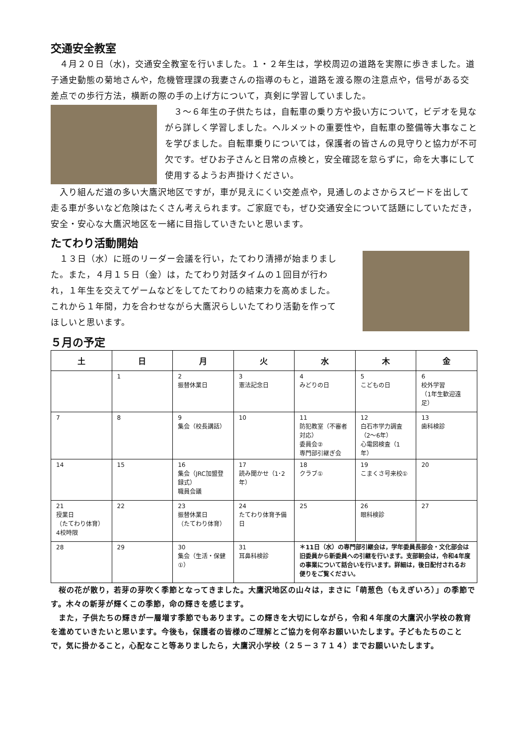交通安全教室
　４月２０日（水)，交通安全教室を行いました。１・２年生は，学校周辺の道路を実際に歩きました。道子通史動態の菊地さんや，危機管理課の我妻さんの指導のもと，道路を渡る際の注意点や，信号がある交差点での歩行方法，横断の際の手の上げ方について，真剣に学習していました。
　３～６年生の子供たちは，自転車の乗り方や扱い方について，ビデオを見ながら詳しく学習しました。ヘルメットの重要性や，自転車の整備等大事なことを学びました。自転車乗りについては，保護者の皆さんの見守りと協力が不可欠です。ぜひお子さんと日常の点検と，安全確認を怠らずに，命を大事にして使用するようお声掛けください。
　入り組んだ道の多い大鷹沢地区ですが，車が見えにくい交差点や，見通しのよさからスピードを出して走る車が多いなど危険はたくさん考えられます。ご家庭でも，ぜひ交通安全について話題にしていただき，安全・安心な大鷹沢地区を一緒に目指していきたいと思います。
たてわり活動開始
　１３日（水）に班のリーダー会議を行い，たてわり清掃が始まりました。また，４月１５日（金）は，たてわり対話タイムの１回目が行われ，１年生を交えてゲームなどをしてたてわりの結束力を高めました。これから１年間，力を合わせながら大鷹沢らしいたてわり活動を作ってほしいと思います。
５月の予定
| 土 | 日 | 月 | 火 | 水 | 木 | 金 |
| --- | --- | --- | --- | --- | --- | --- |
| | 1 | 2 振替休業日 | 3 憲法記念日 | 4 みどりの日 | 5 こどもの日 | 6 校外学習 （1年生歓迎遠足） |
| 7 | 8 | 9 集会（校長講話） | 10 | 11 防犯教室（不審者対応） 委員会② 専門部引継ぎ会 | 12 白石市学力調査（2～6年） 心電図検査（1年） | 13 歯科検診 |
| 14 | 15 | 16 集会（JRC加盟登録式） 職員会議 | 17 読み聞かせ（1･2年） | 18 クラブ① | 19 こまくさ号来校① | 20 |
| 21 授業日 （たてわり体育） 4校時限 | 22 | 23 振替休業日 （たてわり体育） | 24 たてわり体育予備日 | 25 | 26 眼科検診 | 27 |
| 28 | 29 | 30 集会（生活・保健①） | 31 耳鼻科検診 | ＊11日（水）の専門部引継会は，学年委員長部会・文化部会は旧委員から新委員への引継を行います。支部朝会は，令和4年度の事業について話合いを行います。詳細は，後日配付されるお便りをご覧ください。 | | |
　桜の花が散り，若芽の芽吹く季節となってきました。大鷹沢地区の山々は，まさに「萌葱色（もえぎいろ）」の季節です。木々の新芽が輝くこの季節，命の輝きを感じます。
　また，子供たちの輝きが一層増す季節でもあります。この輝きを大切にしながら，令和４年度の大鷹沢小学校の教育を進めていきたいと思います。今後も，保護者の皆様のご理解とご協力を何卒お願いいたします。子どもたちのことで，気に掛かること，心配なこと等ありましたら，大鷹沢小学校（２５－３７１４）までお願いいたします。